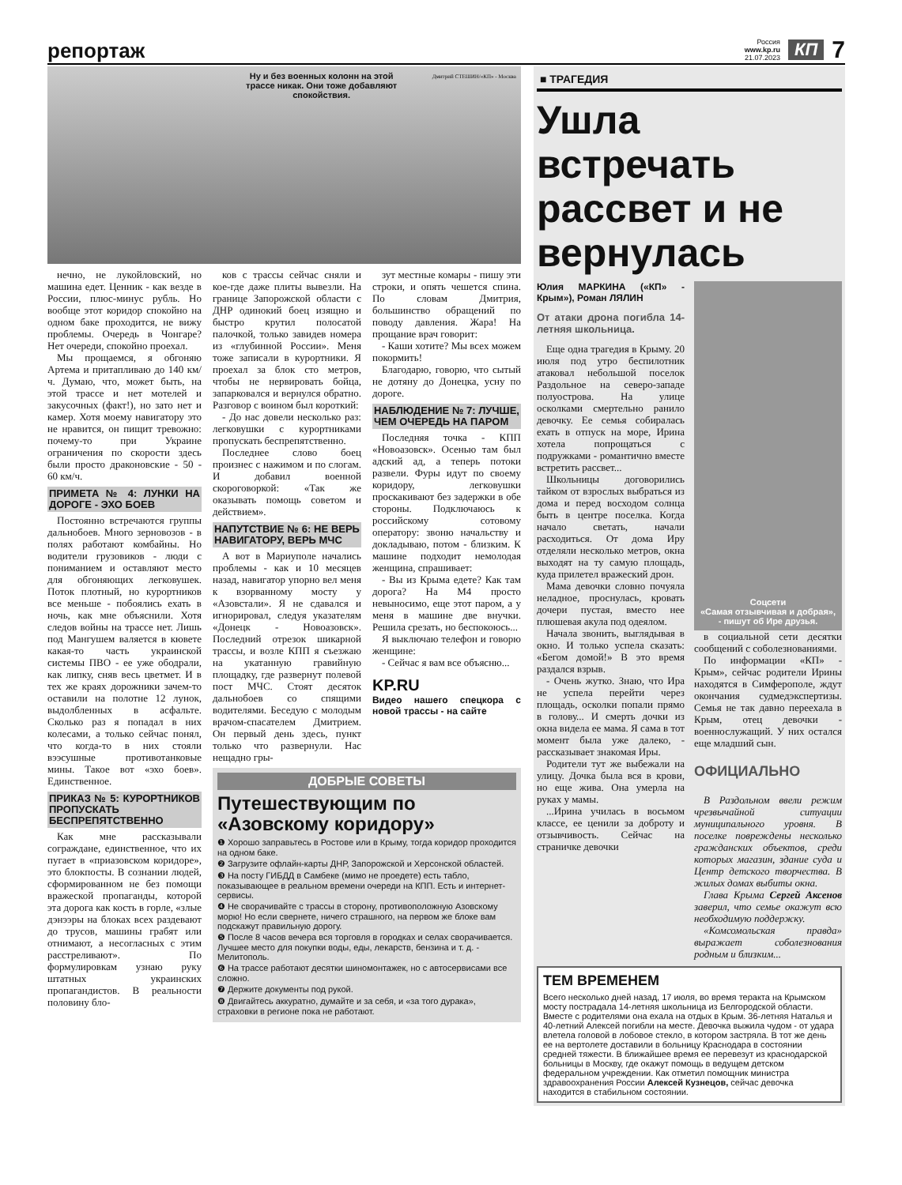репортаж
Россия
www.kp.ru
21.07.2023
КП 7
Ну и без военных колонн на этой трассе никак. Они тоже добавляют спокойствия.
Дмитрий СТЕШИН/«КП» - Москва
нечно, не лукойловский, но машина едет. Ценник - как везде в России, плюс-минус рубль. Но вообще этот коридор спокойно на одном баке проходится, не вижу проблемы. Очередь в Чонгаре? Нет очереди, спокойно проехал.
Мы прощаемся, я обгоняю Артема и притапливаю до 140 км/ч. Думаю, что, может быть, на этой трассе и нет мотелей и закусочных (факт!), но зато нет и камер. Хотя моему навигатору это не нравится, он пищит тревожно: почему-то при Украине ограничения по скорости здесь были просто драконовские - 50 - 60 км/ч.
ПРИМЕТА № 4: ЛУНКИ НА ДОРОГЕ - ЭХО БОЕВ
Постоянно встречаются группы дальнобоев. Много зерновозов - в полях работают комбайны. Но водители грузовиков - люди с пониманием и оставляют место для обгоняющих легковушек. Поток плотный, но курортников все меньше - побоялись ехать в ночь, как мне объяснили. Хотя следов войны на трассе нет. Лишь под Мангушем валяется в кювете какая-то часть украинской системы ПВО - ее уже ободрали, как липку, сняв весь цветмет. И в тех же краях дорожники зачем-то оставили на полотне 12 лунок, выдолбленных в асфальте. Сколько раз я попадал в них колесами, а только сейчас понял, что когда-то в них стояли вээсушные противотанковые мины. Такое вот «эхо боев». Единственное.
ПРИКАЗ № 5: КУРОРТНИКОВ ПРОПУСКАТЬ БЕСПРЕПЯТСТВЕННО
Как мне рассказывали сограждане, единственное, что их пугает в «приазовском коридоре», это блокпосты. В сознании людей, сформированном не без помощи вражеской пропаганды, которой эта дорога как кость в горле, «злые дэнээры на блоках всех раздевают до трусов, машины грабят или отнимают, а несогласных с этим расстреливают». По формулировкам узнаю руку штатных украинских пропагандистов. В реальности половину бло-
ков с трассы сейчас сняли и кое-где даже плиты вывезли. На границе Запорожской области с ДНР одинокий боец изящно и быстро крутил полосатой палочкой, только завидев номера из «глубинной России». Меня тоже записали в курортники. Я проехал за блок сто метров, чтобы не нервировать бойца, запарковался и вернулся обратно. Разговор с воином был короткий:
- До нас довели несколько раз: легковушки с курортниками пропускать беспрепятственно.
Последнее слово боец произнес с нажимом и по слогам. И добавил военной скороговоркой: «Так же оказывать помощь советом и действием».
НАПУТСТВИЕ № 6: НЕ ВЕРЬ НАВИГАТОРУ, ВЕРЬ МЧС
А вот в Мариуполе начались проблемы - как и 10 месяцев назад, навигатор упорно вел меня к взорванному мосту у «Азовстали». Я не сдавался и игнорировал, следуя указателям «Донецк - Новоазовск». Последний отрезок шикарной трассы, и возле КПП я съезжаю на укатанную гравийную площадку, где развернут полевой пост МЧС. Стоят десяток дальнобоев со спящими водителями. Беседую с молодым врачом-спасателем Дмитрием. Он первый день здесь, пункт только что развернули. Нас нещадно гры-
зут местные комары - пишу эти строки, и опять чешется спина. По словам Дмитрия, большинство обращений по поводу давления. Жара! На прощание врач говорит:
- Каши хотите? Мы всех можем покормить!
Благодарю, говорю, что сытый не дотяну до Донецка, усну по дороге.
НАБЛЮДЕНИЕ № 7: ЛУЧШЕ, ЧЕМ ОЧЕРЕДЬ НА ПАРОМ
Последняя точка - КПП «Новоазовск». Осенью там был адский ад, а теперь потоки развели. Фуры идут по своему коридору, легковушки проскакивают без задержки в обе стороны. Подключаюсь к российскому сотовому оператору: звоню начальству и докладываю, потом - близким. К машине подходит немолодая женщина, спрашивает:
- Вы из Крыма едете? Как там дорога? На М4 просто невыносимо, еще этот паром, а у меня в машине две внучки. Решила срезать, но беспокоюсь...
Я выключаю телефон и говорю женщине:
- Сейчас я вам все объясню...
KP.RU
Видео нашего спецкора с новой трассы - на сайте
ДОБРЫЕ СОВЕТЫ
Путешествующим по «Азовскому коридору»
❶ Хорошо заправьтесь в Ростове или в Крыму, тогда коридор проходится на одном баке.
❷ Загрузите офлайн-карты ДНР, Запорожской и Херсонской областей.
❸ На посту ГИБДД в Самбеке (мимо не проедете) есть табло, показывающее в реальном времени очереди на КПП. Есть и интернет-сервисы.
❹ Не сворачивайте с трассы в сторону, противоположную Азовскому морю! Но если свернете, ничего страшного, на первом же блоке вам подскажут правильную дорогу.
❺ После 8 часов вечера вся торговля в городках и селах сворачивается. Лучшее место для покупки воды, еды, лекарств, бензина и т. д. - Мелитополь.
❻ На трассе работают десятки шиномонтажек, но с автосервисами все сложно.
❼ Держите документы под рукой.
❽ Двигайтесь аккуратно, думайте и за себя, и «за того дурака», страховки в регионе пока не работают.
■ ТРАГЕДИЯ
Ушла встречать рассвет и не вернулась
Юлия МАРКИНА («КП» - Крым»), Роман ЛЯЛИН
От атаки дрона погибла 14-летняя школьница.
Еще одна трагедия в Крыму. 20 июля под утро беспилотник атаковал небольшой поселок Раздольное на северо-западе полуострова. На улице осколками смертельно ранило девочку. Ее семья собиралась ехать в отпуск на море, Ирина хотела попрощаться с подружками - романтично вместе встретить рассвет...
Школьницы договорились тайком от взрослых выбраться из дома и перед восходом солнца быть в центре поселка. Когда начало светать, начали расходиться. От дома Иру отделяли несколько метров, окна выходят на ту самую площадь, куда прилетел вражеский дрон.
Мама девочки словно почуяла неладное, проснулась, кровать дочери пустая, вместо нее плюшевая акула под одеялом.
Начала звонить, выглядывая в окно. И только успела сказать: «Бегом домой!» В это время раздался взрыв.
- Очень жутко. Знаю, что Ира не успела перейти через площадь, осколки попали прямо в голову... И смерть дочки из окна видела ее мама. Я сама в тот момент была уже далеко, - рассказывает знакомая Иры.
Родители тут же выбежали на улицу. Дочка была вся в крови, но еще жива. Она умерла на руках у мамы.
...Ирина училась в восьмом классе, ее ценили за доброту и отзывчивость. Сейчас на страничке девочки
Соцсети
«Самая отзывчивая и добрая», - пишут об Ире друзья.
в социальной сети десятки сообщений с соболезнованиями.
По информации «КП» - Крым», сейчас родители Ирины находятся в Симферополе, ждут окончания судмедэкспертизы. Семья не так давно переехала в Крым, отец девочки - военнослужащий. У них остался еще младший сын.
ОФИЦИАЛЬНО
В Раздольном ввели режим чрезвычайной ситуации муниципального уровня. В поселке повреждены несколько гражданских объектов, среди которых магазин, здание суда и Центр детского творчества. В жилых домах выбиты окна.
Глава Крыма Сергей Аксенов заверил, что семье окажут всю необходимую поддержку.
«Комсомольская правда» выражает соболезнования родным и близким...
ТЕМ ВРЕМЕНЕМ
Всего несколько дней назад, 17 июля, во время теракта на Крымском мосту пострадала 14-летняя школьница из Белгородской области. Вместе с родителями она ехала на отдых в Крым. 36-летняя Наталья и 40-летний Алексей погибли на месте. Девочка выжила чудом - от удара влетела головой в лобовое стекло, в котором застряла. В тот же день ее на вертолете доставили в больницу Краснодара в состоянии средней тяжести. В ближайшее время ее перевезут из краснодарской больницы в Москву, где окажут помощь в ведущем детском федеральном учреждении. Как отметил помощник министра здравоохранения России Алексей Кузнецов, сейчас девочка находится в стабильном состоянии.